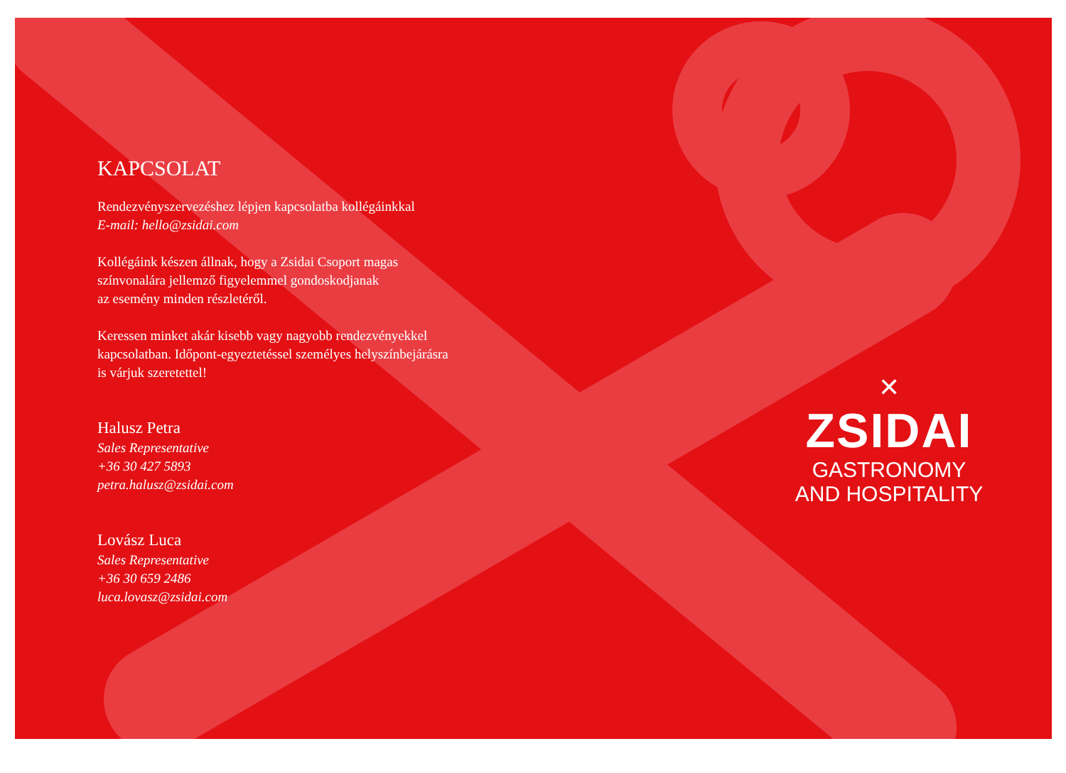KAPCSOLAT
Rendezvényszervezéshez lépjen kapcsolatba kollégáinkkal
E-mail: hello@zsidai.com
Kollégáink készen állnak, hogy a Zsidai Csoport magas
színvonalára jellemző figyelemmel gondoskodjanak
az esemény minden részletéről.
Keressen minket akár kisebb vagy nagyobb rendezvényekkel
kapcsolatban. Időpont-egyeztetéssel személyes helyszínbejárásra
is várjuk szeretettel!
Halusz Petra
Sales Representative
+36 30 427 5893
petra.halusz@zsidai.com
Lovász Luca
Sales Representative
+36 30 659 2486
luca.lovasz@zsidai.com
✕
ZSIDAI
GASTRONOMY
AND HOSPITALITY